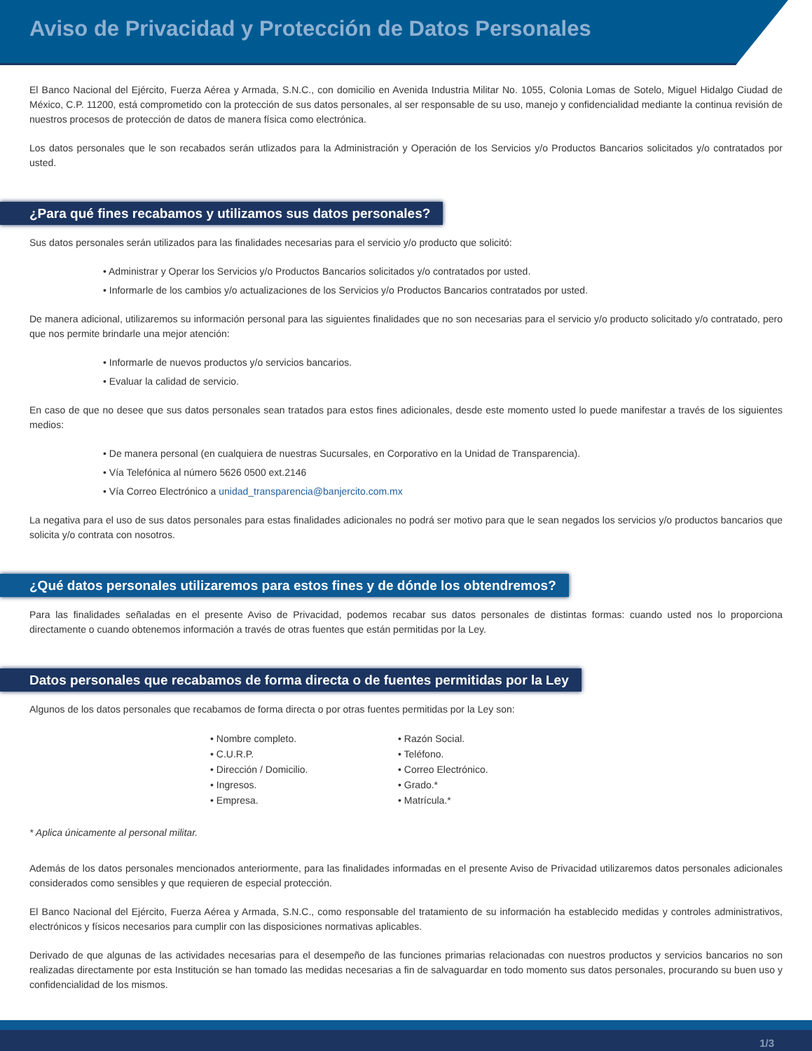Aviso de Privacidad y Protección de Datos Personales
El Banco Nacional del Ejército, Fuerza Aérea y Armada, S.N.C., con domicilio en Avenida Industria Militar No. 1055, Colonia Lomas de Sotelo, Miguel Hidalgo Ciudad de México, C.P. 11200, está comprometido con la protección de sus datos personales, al ser responsable de su uso, manejo y confidencialidad mediante la continua revisión de nuestros procesos de protección de datos de manera física como electrónica.
Los datos personales que le son recabados serán utlizados para la Administración y Operación de los Servicios y/o Productos Bancarios solicitados y/o contratados por usted.
¿Para qué fines recabamos y utilizamos sus datos personales?
Sus datos personales serán utilizados para las finalidades necesarias para el servicio y/o producto que solicitó:
• Administrar y Operar los Servicios y/o Productos Bancarios solicitados y/o contratados por usted.
• Informarle de los cambios y/o actualizaciones de los Servicios y/o Productos Bancarios contratados por usted.
De manera adicional, utilizaremos su información personal para las siguientes finalidades que no son necesarias para el servicio y/o producto solicitado y/o contratado, pero que nos permite brindarle una mejor atención:
• Informarle de nuevos productos y/o servicios bancarios.
• Evaluar la calidad de servicio.
En caso de que no desee que sus datos personales sean tratados para estos fines adicionales, desde este momento usted lo puede manifestar a través de los siguientes medios:
• De manera personal (en cualquiera de nuestras Sucursales, en Corporativo en la Unidad de Transparencia).
• Vía Telefónica al número 5626 0500 ext.2146
• Vía Correo Electrónico a unidad_transparencia@banjercito.com.mx
La negativa para el uso de sus datos personales para estas finalidades adicionales no podrá ser motivo para que le sean negados los servicios y/o productos bancarios que solicita y/o contrata con nosotros.
¿Qué datos personales utilizaremos para estos fines y de dónde los obtendremos?
Para las finalidades señaladas en el presente Aviso de Privacidad, podemos recabar sus datos personales de distintas formas: cuando usted nos lo proporciona directamente o cuando obtenemos información a través de otras fuentes que están permitidas por la Ley.
Datos personales que recabamos de forma directa o de fuentes permitidas por la Ley
Algunos de los datos personales que recabamos de forma directa o por otras fuentes permitidas por la Ley son:
• Nombre completo.
• C.U.R.P.
• Dirección / Domicilio.
• Ingresos.
• Empresa.
• Razón Social.
• Teléfono.
• Correo Electrónico.
• Grado.*
• Matrícula.*
* Aplica únicamente al personal militar.
Además de los datos personales mencionados anteriormente, para las finalidades informadas en el presente Aviso de Privacidad utilizaremos datos personales adicionales considerados como sensibles y que requieren de especial protección.
El Banco Nacional del Ejército, Fuerza Aérea y Armada, S.N.C., como responsable del tratamiento de su información ha establecido medidas y controles administrativos, electrónicos y físicos necesarios para cumplir con las disposiciones normativas aplicables.
Derivado de que algunas de las actividades necesarias para el desempeño de las funciones primarias relacionadas con nuestros productos y servicios bancarios no son realizadas directamente por esta Institución se han tomado las medidas necesarias a fin de salvaguardar en todo momento sus datos personales, procurando su buen uso y confidencialidad de los mismos.
1/3